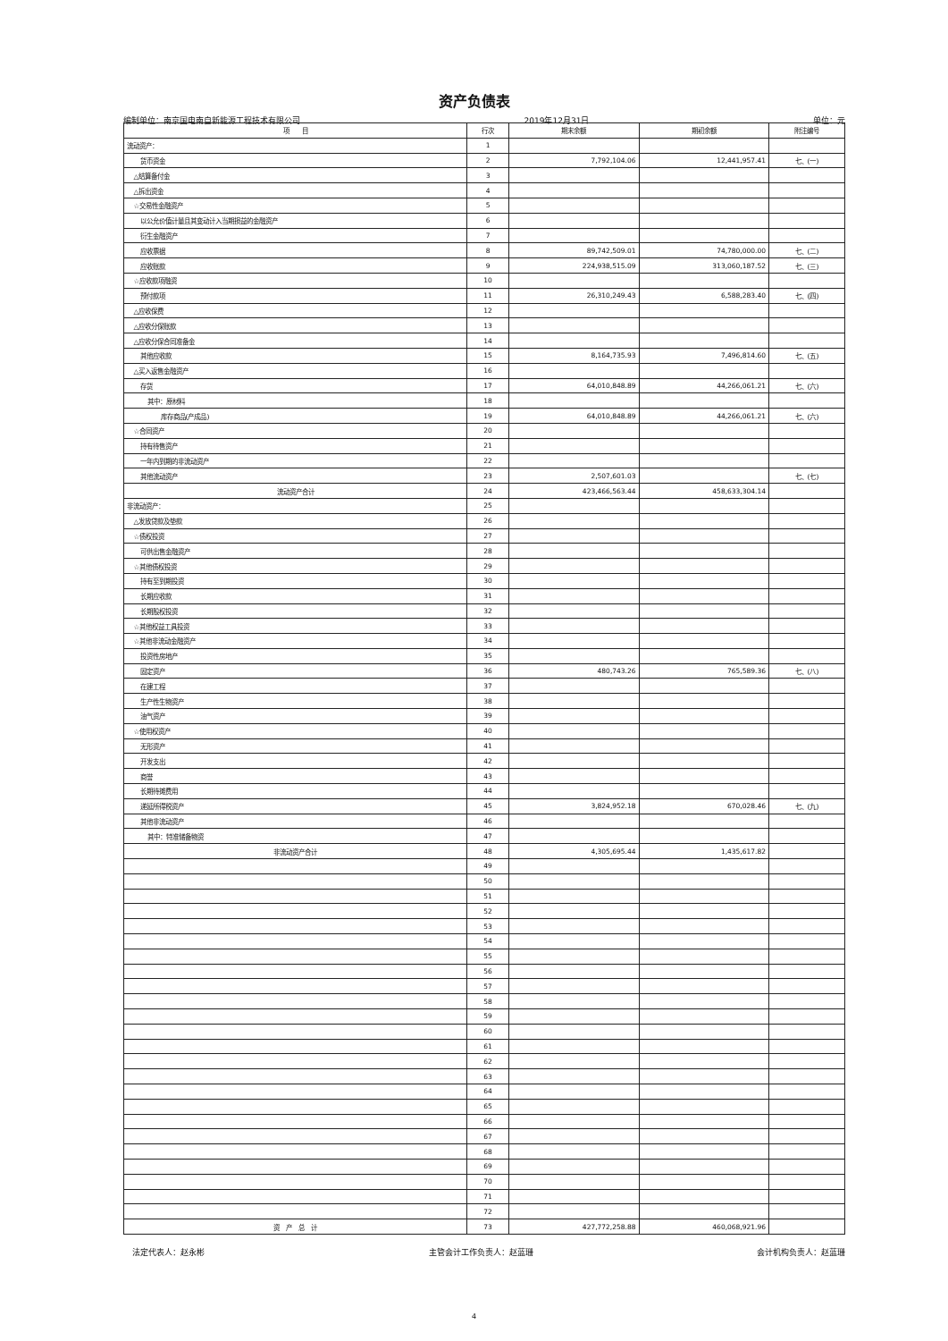资产负债表
编制单位：南京国电南自新能源工程技术有限公司 2019年12月31日 单位：元
| 项 目 | 行次 | 期末余额 | 期初余额 | 附注编号 |
| --- | --- | --- | --- | --- |
| 流动资产： | 1 | | | |
| 货币资金 | 2 | 7,792,104.06 | 12,441,957.41 | 七、(一) |
| △结算备付金 | 3 | | | |
| △拆出资金 | 4 | | | |
| ☆交易性金融资产 | 5 | | | |
| 以公允价值计量且其变动计入当期损益的金融资产 | 6 | | | |
| 衍生金融资产 | 7 | | | |
| 应收票据 | 8 | 89,742,509.01 | 74,780,000.00 | 七、(二) |
| 应收账款 | 9 | 224,938,515.09 | 313,060,187.52 | 七、(三) |
| ☆应收款项融资 | 10 | | | |
| 预付款项 | 11 | 26,310,249.43 | 6,588,283.40 | 七、(四) |
| △应收保费 | 12 | | | |
| △应收分保账款 | 13 | | | |
| △应收分保合同准备金 | 14 | | | |
| 其他应收款 | 15 | 8,164,735.93 | 7,496,814.60 | 七、(五) |
| △买入返售金融资产 | 16 | | | |
| 存货 | 17 | 64,010,848.89 | 44,266,061.21 | 七、(六) |
| 其中：原材料 | 18 | | | |
| 库存商品(产成品) | 19 | 64,010,848.89 | 44,266,061.21 | 七、(六) |
| ☆合同资产 | 20 | | | |
| 持有待售资产 | 21 | | | |
| 一年内到期的非流动资产 | 22 | | | |
| 其他流动资产 | 23 | 2,507,601.03 | | 七、(七) |
| 流动资产合计 | 24 | 423,466,563.44 | 458,633,304.14 | |
| 非流动资产： | 25 | | | |
| △发放贷款及垫款 | 26 | | | |
| ☆债权投资 | 27 | | | |
| 可供出售金融资产 | 28 | | | |
| ☆其他债权投资 | 29 | | | |
| 持有至到期投资 | 30 | | | |
| 长期应收款 | 31 | | | |
| 长期股权投资 | 32 | | | |
| ☆其他权益工具投资 | 33 | | | |
| ☆其他非流动金融资产 | 34 | | | |
| 投资性房地产 | 35 | | | |
| 固定资产 | 36 | 480,743.26 | 765,589.36 | 七、(八) |
| 在建工程 | 37 | | | |
| 生产性生物资产 | 38 | | | |
| 油气资产 | 39 | | | |
| ☆使用权资产 | 40 | | | |
| 无形资产 | 41 | | | |
| 开发支出 | 42 | | | |
| 商誉 | 43 | | | |
| 长期待摊费用 | 44 | | | |
| 递延所得税资产 | 45 | 3,824,952.18 | 670,028.46 | 七、(九) |
| 其他非流动资产 | 46 | | | |
| 其中：特准储备物资 | 47 | | | |
| 非流动资产合计 | 48 | 4,305,695.44 | 1,435,617.82 | |
| | 49 | | | |
| | 50 | | | |
| | 51 | | | |
| | 52 | | | |
| | 53 | | | |
| | 54 | | | |
| | 55 | | | |
| | 56 | | | |
| | 57 | | | |
| | 58 | | | |
| | 59 | | | |
| | 60 | | | |
| | 61 | | | |
| | 62 | | | |
| | 63 | | | |
| | 64 | | | |
| | 65 | | | |
| | 66 | | | |
| | 67 | | | |
| | 68 | | | |
| | 69 | | | |
| | 70 | | | |
| | 71 | | | |
| | 72 | | | |
| 资 产 总 计 | 73 | 427,772,258.88 | 460,068,921.96 | |
法定代表人：赵永彬 主管会计工作负责人：赵蓝珊 会计机构负责人：赵蓝珊
4